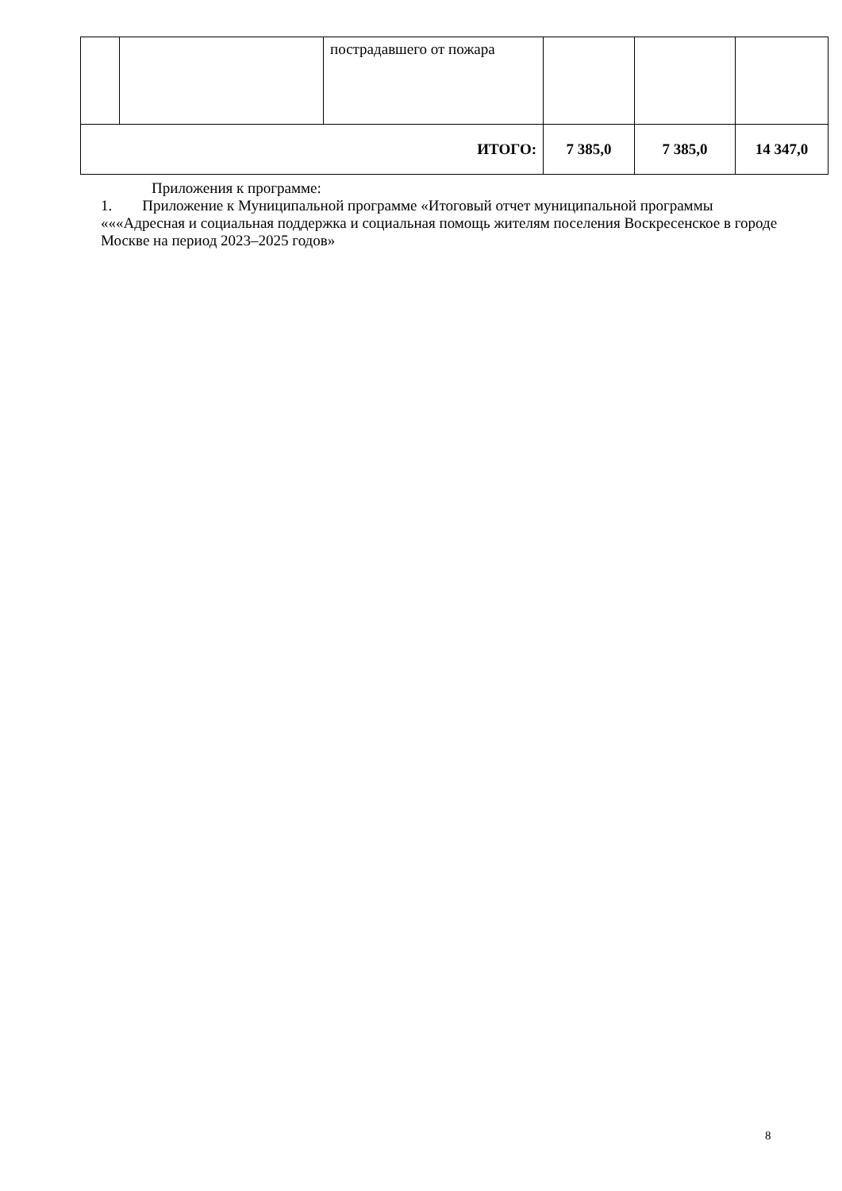| | | пострадавшего от пожара | | | |
| ИТОГО: | | | 7 385,0 | 7 385,0 | 14 347,0 |
Приложения к программе:
1. Приложение к Муниципальной программе «Итоговый отчет муниципальной программы «««Адресная и социальная поддержка и социальная помощь жителям поселения Воскресенское в городе Москве на период 2023–2025 годов»
8